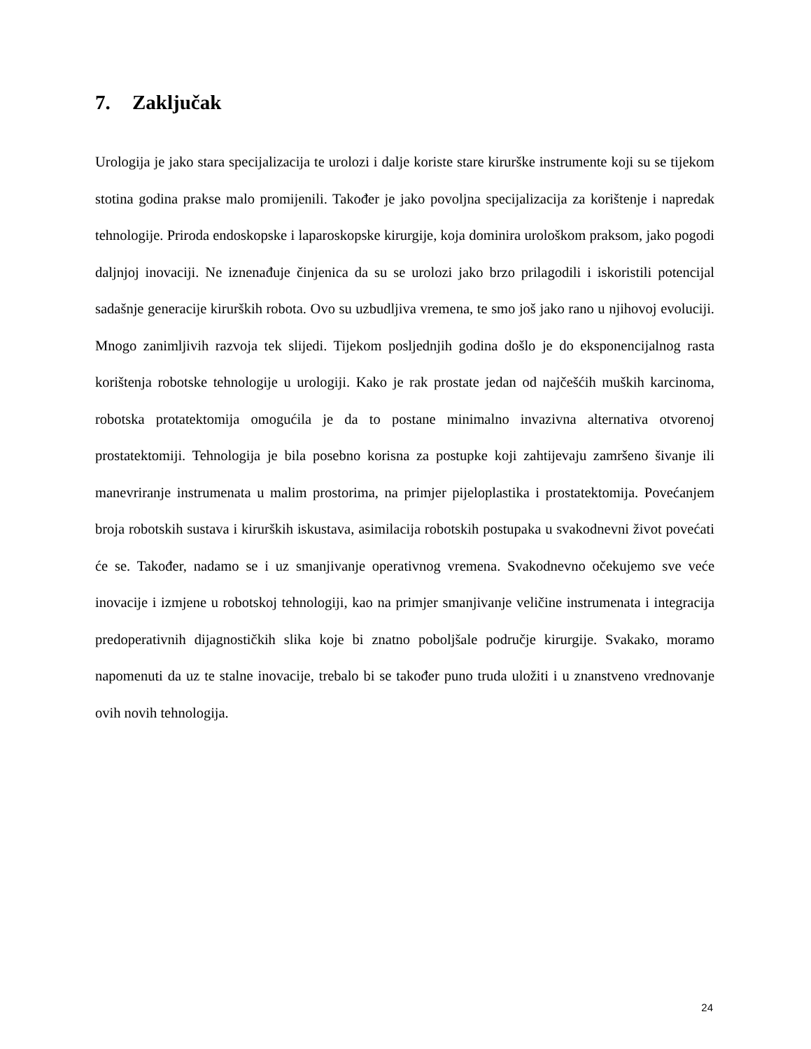7. Zaključak
Urologija je jako stara specijalizacija te urolozi i dalje koriste stare kirurške instrumente koji su se tijekom stotina godina prakse malo promijenili. Također je jako povoljna specijalizacija za korištenje i napredak tehnologije. Priroda endoskopske i laparoskopske kirurgije, koja dominira urološkom praksom, jako pogodi daljnjoj inovaciji. Ne iznenađuje činjenica da su se urolozi jako brzo prilagodili i iskoristili potencijal sadašnje generacije kirurških robota. Ovo su uzbudljiva vremena, te smo još jako rano u njihovoj evoluciji. Mnogo zanimljivih razvoja tek slijedi. Tijekom posljednjih godina došlo je do eksponencijalnog rasta korištenja robotske tehnologije u urologiji. Kako je rak prostate jedan od najčešćih muških karcinoma, robotska protatektomija omogućila je da to postane minimalno invazivna alternativa otvorenoj prostatektomiji. Tehnologija je bila posebno korisna za postupke koji zahtijevaju zamršeno šivanje ili manevriranje instrumenata u malim prostorima, na primjer pijeloplastika i prostatektomija. Povećanjem broja robotskih sustava i kirurških iskustava, asimilacija robotskih postupaka u svakodnevni život povećati će se. Također, nadamo se i uz smanjivanje operativnog vremena. Svakodnevno očekujemo sve veće inovacije i izmjene u robotskoj tehnologiji, kao na primjer smanjivanje veličine instrumenata i integracija predoperativnih dijagnostičkih slika koje bi znatno poboljšale područje kirurgije. Svakako, moramo napomenuti da uz te stalne inovacije, trebalo bi se također puno truda uložiti i u znanstveno vrednovanje ovih novih tehnologija.
24